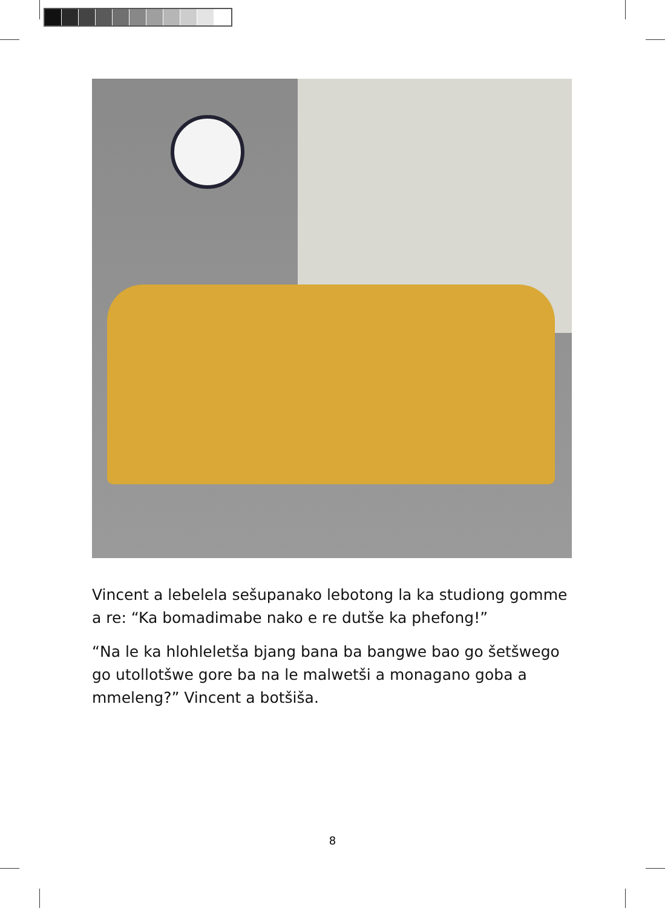Vincent a lebelela sešupanako lebotong la ka studiong gomme a re: “Ka bomadimabe nako e re dutše ka phefong!”
“Na le ka hlohleletša bjang bana ba bangwe bao go šetšwego go utollotšwe gore ba na le malwetši a monagano goba a mmeleng?” Vincent a botšiša.
8